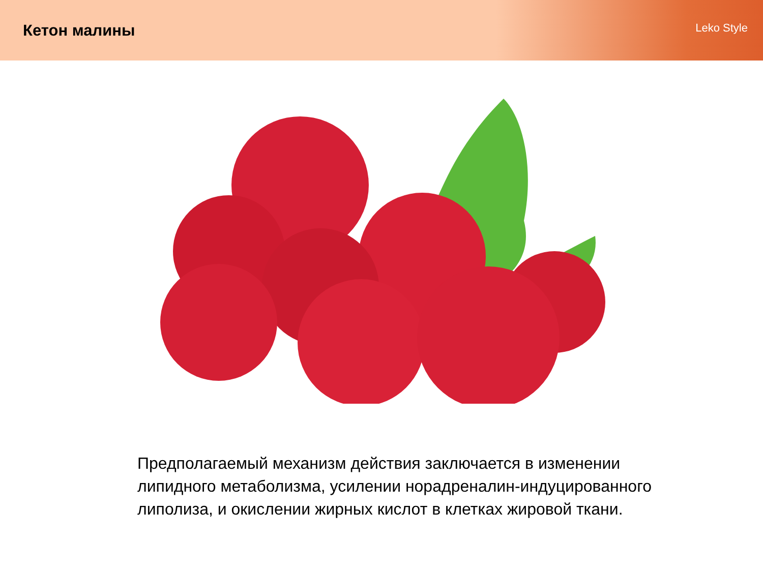Кетон малины
Leko Style
Предполагаемый механизм действия заключается в изменении липидного метаболизма, усилении норадреналин-индуцированного липолиза, и окислении жирных кислот в клетках жировой ткани.